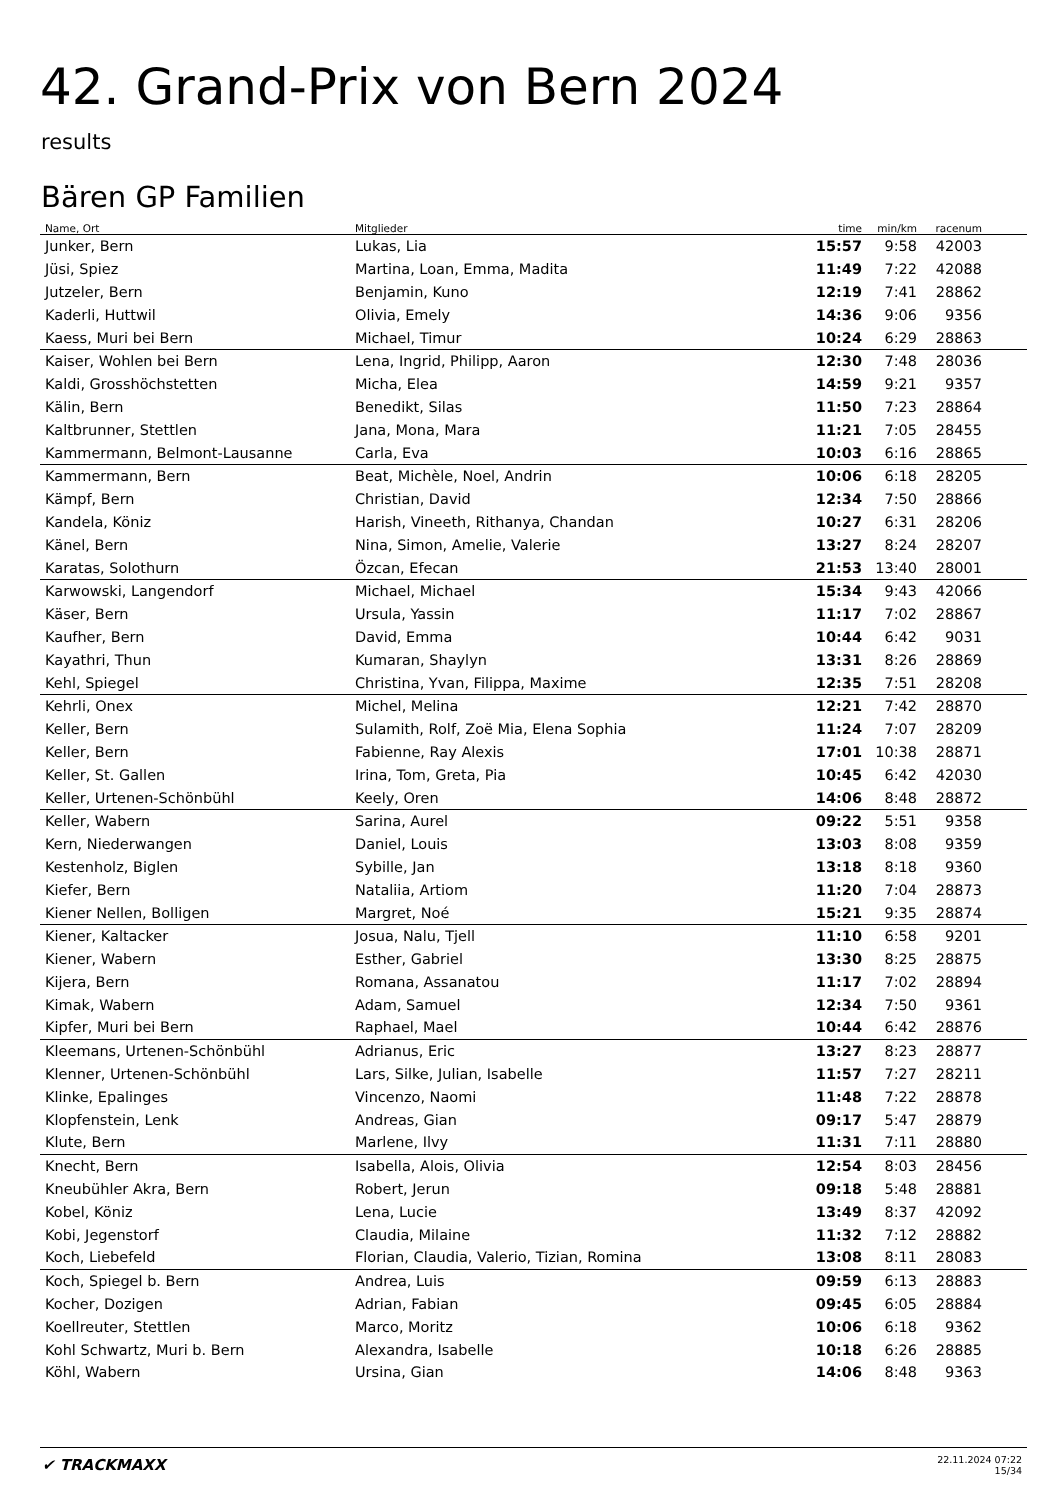42. Grand-Prix von Bern 2024
results
Bären GP Familien
| Name, Ort | Mitglieder | time | min/km | racenum | |
| --- | --- | --- | --- | --- | --- |
| Junker, Bern | Lukas, Lia | 15:57 | 9:58 | 42003 | |
| Jüsi, Spiez | Martina, Loan, Emma, Madita | 11:49 | 7:22 | 42088 | |
| Jutzeler, Bern | Benjamin, Kuno | 12:19 | 7:41 | 28862 | |
| Kaderli, Huttwil | Olivia, Emely | 14:36 | 9:06 | 9356 | |
| Kaess, Muri bei Bern | Michael, Timur | 10:24 | 6:29 | 28863 | |
| Kaiser, Wohlen bei Bern | Lena, Ingrid, Philipp, Aaron | 12:30 | 7:48 | 28036 | |
| Kaldi, Grosshöchstetten | Micha, Elea | 14:59 | 9:21 | 9357 | |
| Kälin, Bern | Benedikt, Silas | 11:50 | 7:23 | 28864 | |
| Kaltbrunner, Stettlen | Jana, Mona, Mara | 11:21 | 7:05 | 28455 | |
| Kammermann, Belmont-Lausanne | Carla, Eva | 10:03 | 6:16 | 28865 | |
| Kammermann, Bern | Beat, Michèle, Noel, Andrin | 10:06 | 6:18 | 28205 | |
| Kämpf, Bern | Christian, David | 12:34 | 7:50 | 28866 | |
| Kandela, Köniz | Harish, Vineeth, Rithanya, Chandan | 10:27 | 6:31 | 28206 | |
| Känel, Bern | Nina, Simon, Amelie, Valerie | 13:27 | 8:24 | 28207 | |
| Karatas, Solothurn | Özcan, Efecan | 21:53 | 13:40 | 28001 | |
| Karwowski, Langendorf | Michael, Michael | 15:34 | 9:43 | 42066 | |
| Käser, Bern | Ursula, Yassin | 11:17 | 7:02 | 28867 | |
| Kaufher, Bern | David, Emma | 10:44 | 6:42 | 9031 | |
| Kayathri, Thun | Kumaran, Shaylyn | 13:31 | 8:26 | 28869 | |
| Kehl, Spiegel | Christina, Yvan, Filippa, Maxime | 12:35 | 7:51 | 28208 | |
| Kehrli, Onex | Michel, Melina | 12:21 | 7:42 | 28870 | |
| Keller, Bern | Sulamith, Rolf, Zoë Mia, Elena Sophia | 11:24 | 7:07 | 28209 | |
| Keller, Bern | Fabienne, Ray Alexis | 17:01 | 10:38 | 28871 | |
| Keller, St. Gallen | Irina, Tom, Greta, Pia | 10:45 | 6:42 | 42030 | |
| Keller, Urtenen-Schönbühl | Keely, Oren | 14:06 | 8:48 | 28872 | |
| Keller, Wabern | Sarina, Aurel | 09:22 | 5:51 | 9358 | |
| Kern, Niederwangen | Daniel, Louis | 13:03 | 8:08 | 9359 | |
| Kestenholz, Biglen | Sybille, Jan | 13:18 | 8:18 | 9360 | |
| Kiefer, Bern | Nataliia, Artiom | 11:20 | 7:04 | 28873 | |
| Kiener Nellen, Bolligen | Margret, Noé | 15:21 | 9:35 | 28874 | |
| Kiener, Kaltacker | Josua, Nalu, Tjell | 11:10 | 6:58 | 9201 | |
| Kiener, Wabern | Esther, Gabriel | 13:30 | 8:25 | 28875 | |
| Kijera, Bern | Romana, Assanatou | 11:17 | 7:02 | 28894 | |
| Kimak, Wabern | Adam, Samuel | 12:34 | 7:50 | 9361 | |
| Kipfer, Muri bei Bern | Raphael, Mael | 10:44 | 6:42 | 28876 | |
| Kleemans, Urtenen-Schönbühl | Adrianus, Eric | 13:27 | 8:23 | 28877 | |
| Klenner, Urtenen-Schönbühl | Lars, Silke, Julian, Isabelle | 11:57 | 7:27 | 28211 | |
| Klinke, Epalinges | Vincenzo, Naomi | 11:48 | 7:22 | 28878 | |
| Klopfenstein, Lenk | Andreas, Gian | 09:17 | 5:47 | 28879 | |
| Klute, Bern | Marlene, Ilvy | 11:31 | 7:11 | 28880 | |
| Knecht, Bern | Isabella, Alois, Olivia | 12:54 | 8:03 | 28456 | |
| Kneubühler Akra, Bern | Robert, Jerun | 09:18 | 5:48 | 28881 | |
| Kobel, Köniz | Lena, Lucie | 13:49 | 8:37 | 42092 | |
| Kobi, Jegenstorf | Claudia, Milaine | 11:32 | 7:12 | 28882 | |
| Koch, Liebefeld | Florian, Claudia, Valerio, Tizian, Romina | 13:08 | 8:11 | 28083 | |
| Koch, Spiegel b. Bern | Andrea, Luis | 09:59 | 6:13 | 28883 | |
| Kocher, Dozigen | Adrian, Fabian | 09:45 | 6:05 | 28884 | |
| Koellreuter, Stettlen | Marco, Moritz | 10:06 | 6:18 | 9362 | |
| Kohl Schwartz, Muri b. Bern | Alexandra, Isabelle | 10:18 | 6:26 | 28885 | |
| Köhl, Wabern | Ursina, Gian | 14:06 | 8:48 | 9363 | |
✔ TRACKMAXX
22.11.2024 07:22
15/34